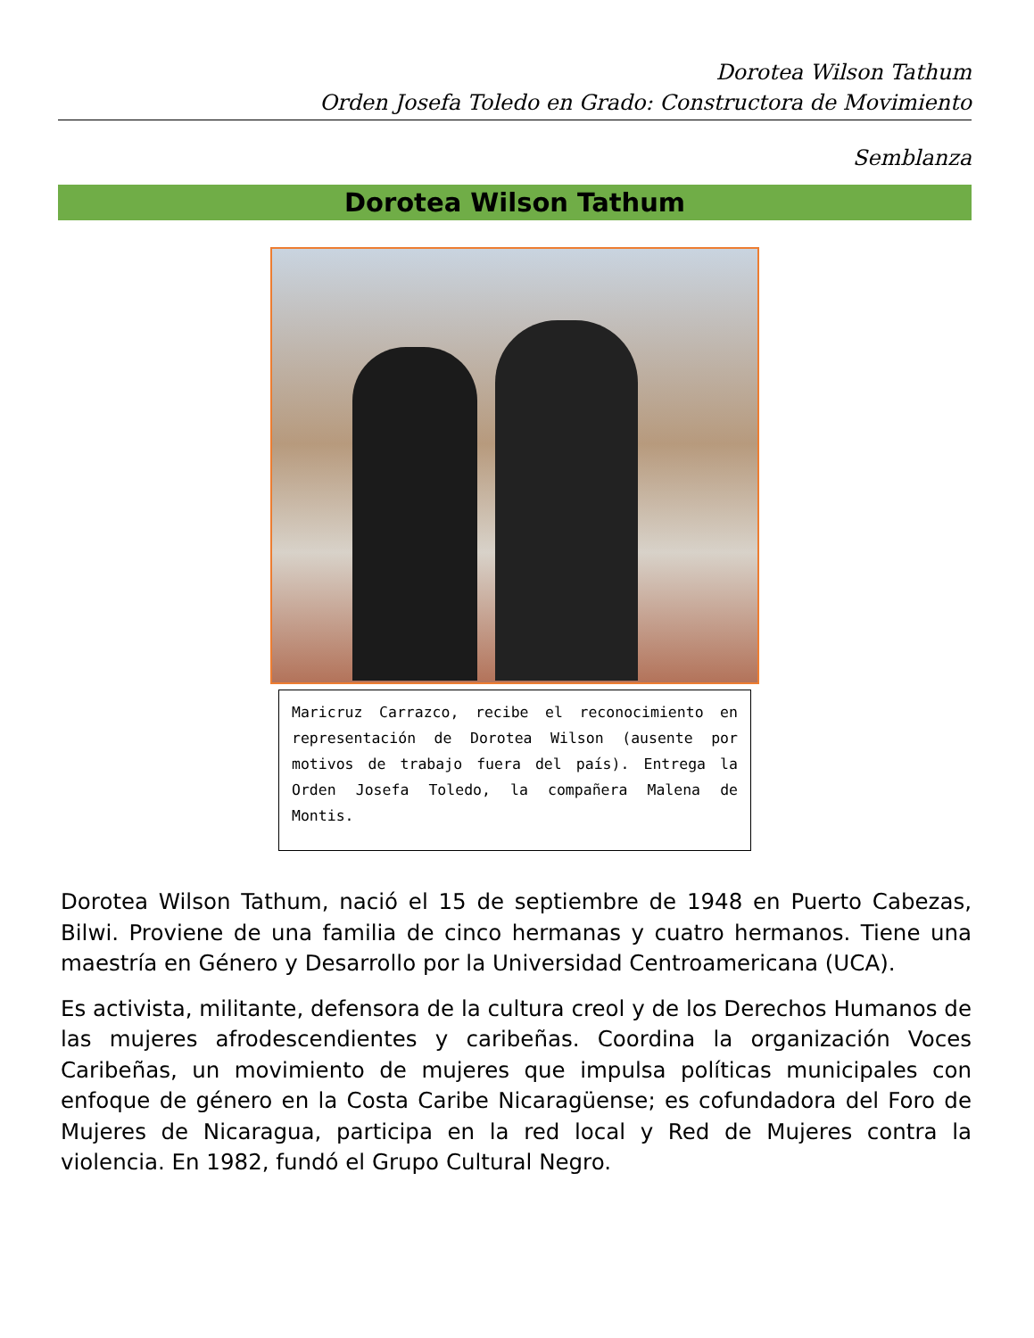Dorotea Wilson Tathum
Orden Josefa Toledo en Grado: Constructora de Movimiento
Semblanza
Dorotea Wilson Tathum
Maricruz Carrazco, recibe el reconocimiento en representación de Dorotea Wilson (ausente por motivos de trabajo fuera del país). Entrega la Orden Josefa Toledo, la compañera Malena de Montis.
Dorotea Wilson Tathum, nació el 15 de septiembre de 1948 en Puerto Cabezas, Bilwi. Proviene de una familia de cinco hermanas y cuatro hermanos. Tiene una maestría en Género y Desarrollo por la Universidad Centroamericana (UCA).
Es activista, militante, defensora de la cultura creol y de los Derechos Humanos de las mujeres afrodescendientes y caribeñas. Coordina la organización Voces Caribeñas, un movimiento de mujeres que impulsa políticas municipales con enfoque de género en la Costa Caribe Nicaragüense; es cofundadora del Foro de Mujeres de Nicaragua, participa en la red local y Red de Mujeres contra la violencia. En 1982, fundó el Grupo Cultural Negro.